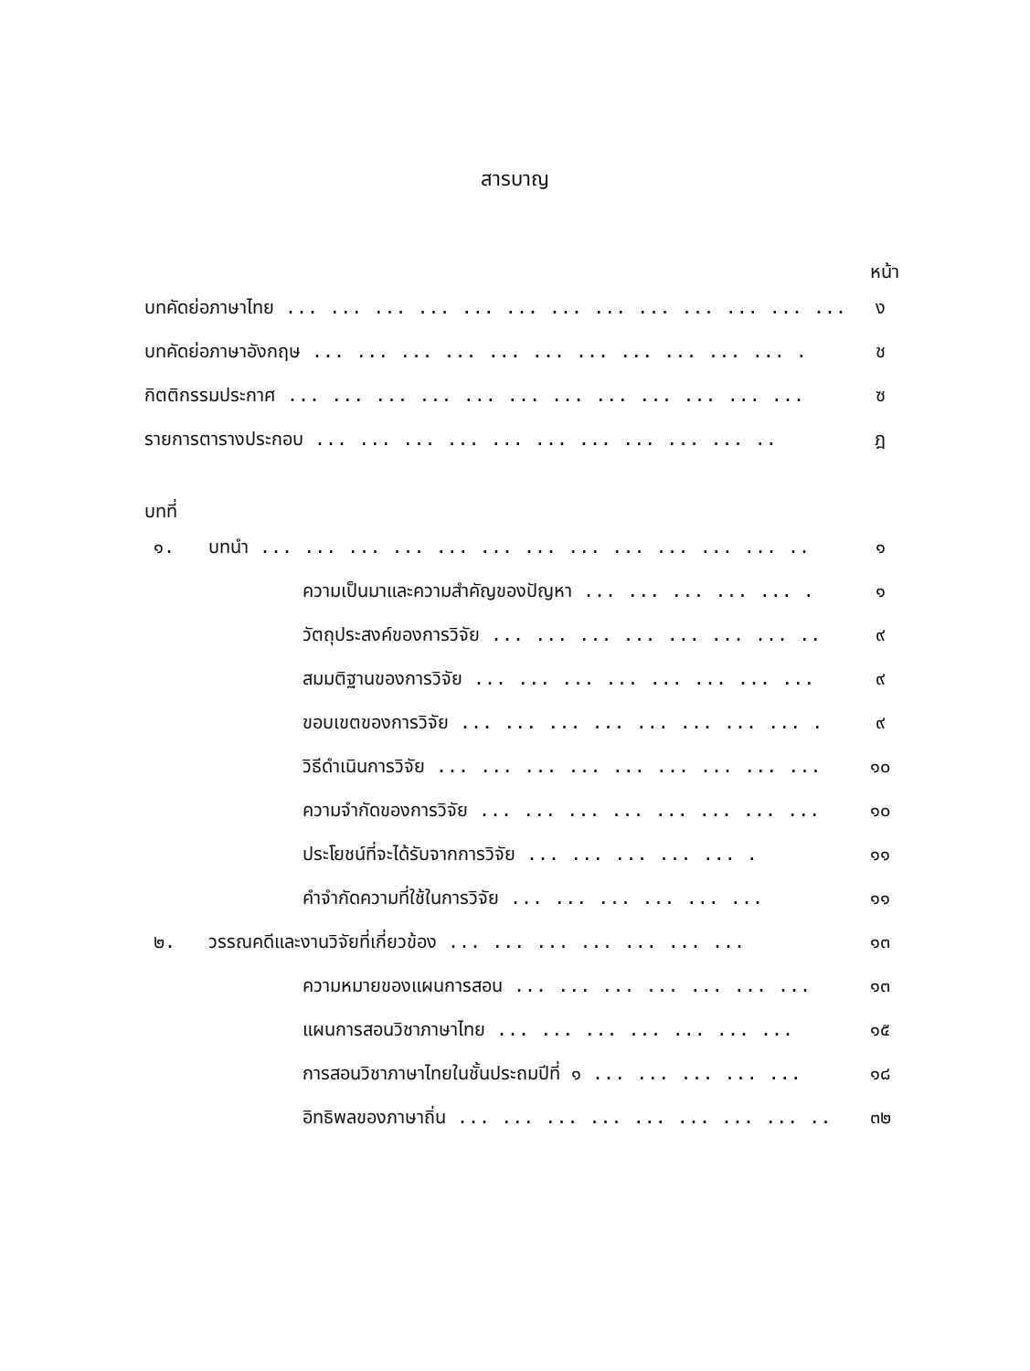สารบาญ
หน้า
| บทคัดย่อภาษาไทย ... ... ... ... ... ... ... ... ... ... ... ... ... | | ง |
| บทคัดย่อภาษาอังกฤษ ... ... ... ... ... ... ... ... ... ... ... . | | ช |
| กิตติกรรมประกาศ ... ... ... ... ... ... ... ... ... ... ... ... | | ซ |
| รายการตารางประกอบ ... ... ... ... ... ... ... ... ... ... .. | | ฎ |
| บทที่ | | |
| ๑. | บทนำ ... ... ... ... ... ... ... ... ... ... ... ... .. | ๑ |
| | ความเป็นมาและความสำคัญของปัญหา ... ... ... ... ... . | ๑ |
| | วัตถุประสงค์ของการวิจัย ... ... ... ... ... ... ... .. | ๙ |
| | สมมติฐานของการวิจัย ... ... ... ... ... ... ... ... | ๙ |
| | ขอบเขตของการวิจัย ... ... ... ... ... ... ... ... . | ๙ |
| | วิธีดำเนินการวิจัย ... ... ... ... ... ... ... ... ... | ๑๐ |
| | ความจำกัดของการวิจัย ... ... ... ... ... ... ... ... | ๑๐ |
| | ประโยชน์ที่จะได้รับจากการวิจัย ... ... ... ... ... . | ๑๑ |
| | คำจำกัดความที่ใช้ในการวิจัย ... ... ... ... ... ... | ๑๑ |
| ๒. | วรรณคดีและงานวิจัยที่เกี่ยวข้อง ... ... ... ... ... ... ... | ๑๓ |
| | ความหมายของแผนการสอน ... ... ... ... ... ... ... | ๑๓ |
| | แผนการสอนวิชาภาษาไทย ... ... ... ... ... ... ... | ๑๕ |
| | การสอนวิชาภาษาไทยในชั้นประถมปีที่ ๑ ... ... ... ... ... | ๑๘ |
| | อิทธิพลของภาษาถิ่น ... ... ... ... ... ... ... ... .. | ๓๒ |